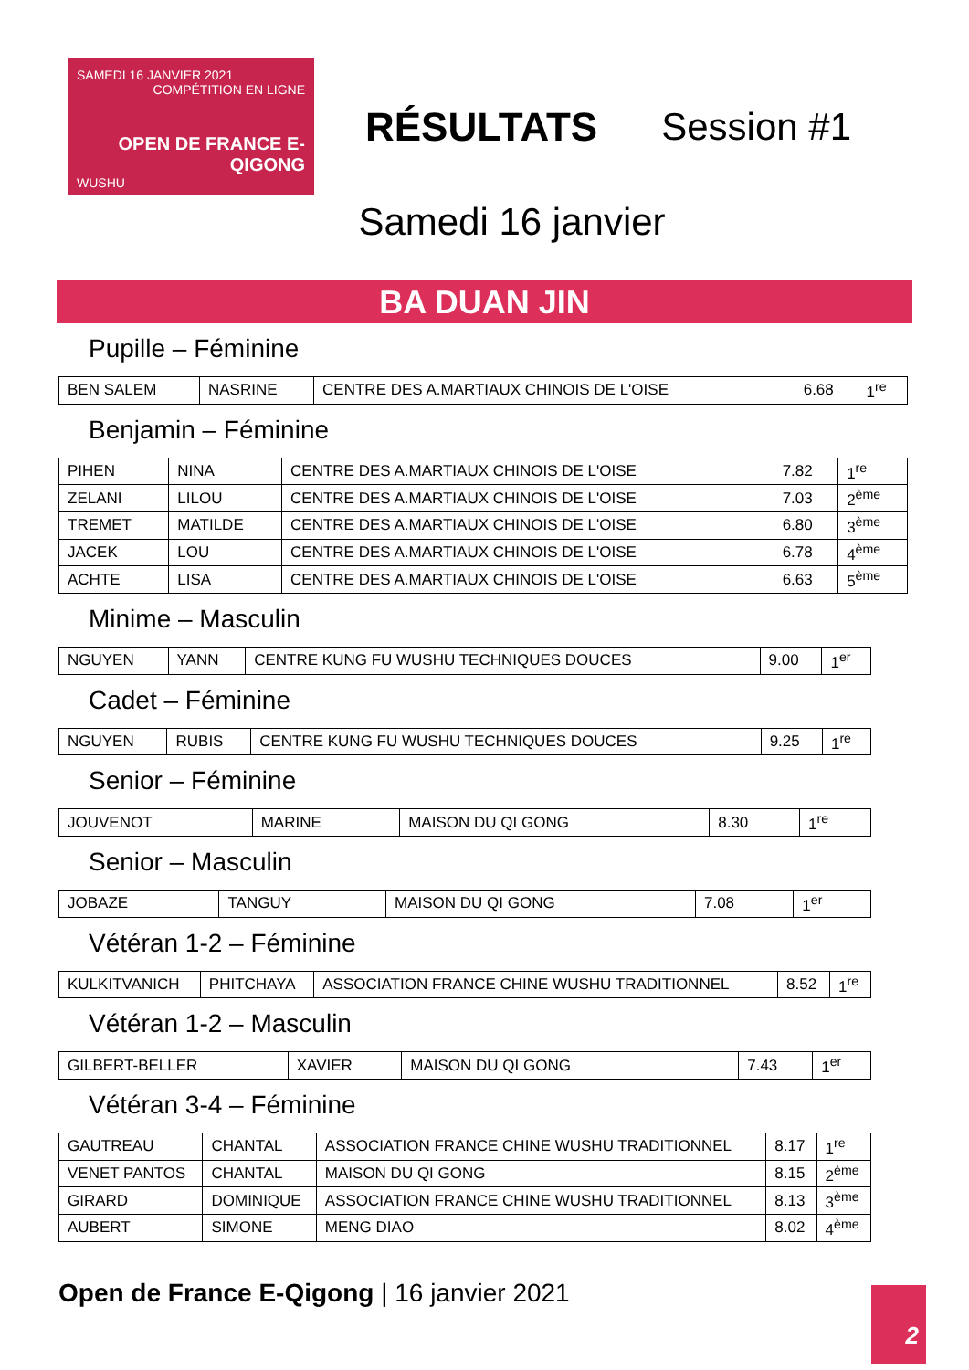SAMEDI 16 JANVIER 2021
COMPÉTITION EN LIGNE
OPEN DE FRANCE E-QIGONG
WUSHU
RÉSULTATS Session #1
Samedi 16 janvier
BA DUAN JIN
Pupille – Féminine
| BEN SALEM | NASRINE | CENTRE DES A.MARTIAUX CHINOIS DE L'OISE | 6.68 | 1<sup>re</sup> |
Benjamin – Féminine
| PIHEN | NINA | CENTRE DES A.MARTIAUX CHINOIS DE L'OISE | 7.82 | 1<sup>re</sup> |
| ZELANI | LILOU | CENTRE DES A.MARTIAUX CHINOIS DE L'OISE | 7.03 | 2<sup>ème</sup> |
| TREMET | MATILDE | CENTRE DES A.MARTIAUX CHINOIS DE L'OISE | 6.80 | 3<sup>ème</sup> |
| JACEK | LOU | CENTRE DES A.MARTIAUX CHINOIS DE L'OISE | 6.78 | 4<sup>ème</sup> |
| ACHTE | LISA | CENTRE DES A.MARTIAUX CHINOIS DE L'OISE | 6.63 | 5<sup>ème</sup> |
Minime – Masculin
| NGUYEN | YANN | CENTRE KUNG FU WUSHU TECHNIQUES DOUCES | 9.00 | 1<sup>er</sup> |
Cadet – Féminine
| NGUYEN | RUBIS | CENTRE KUNG FU WUSHU TECHNIQUES DOUCES | 9.25 | 1<sup>re</sup> |
Senior – Féminine
| JOUVENOT | MARINE | MAISON DU QI GONG | 8.30 | 1<sup>re</sup> |
Senior – Masculin
| JOBAZE | TANGUY | MAISON DU QI GONG | 7.08 | 1<sup>er</sup> |
Vétéran 1-2 – Féminine
| KULKITVANICH | PHITCHAYA | ASSOCIATION FRANCE CHINE WUSHU TRADITIONNEL | 8.52 | 1<sup>re</sup> |
Vétéran 1-2 – Masculin
| GILBERT-BELLER | XAVIER | MAISON DU QI GONG | 7.43 | 1<sup>er</sup> |
Vétéran 3-4 – Féminine
| GAUTREAU | CHANTAL | ASSOCIATION FRANCE CHINE WUSHU TRADITIONNEL | 8.17 | 1<sup>re</sup> |
| VENET PANTOS | CHANTAL | MAISON DU QI GONG | 8.15 | 2<sup>ème</sup> |
| GIRARD | DOMINIQUE | ASSOCIATION FRANCE CHINE WUSHU TRADITIONNEL | 8.13 | 3<sup>ème</sup> |
| AUBERT | SIMONE | MENG DIAO | 8.02 | 4<sup>ème</sup> |
Open de France E-Qigong | 16 janvier 2021
2